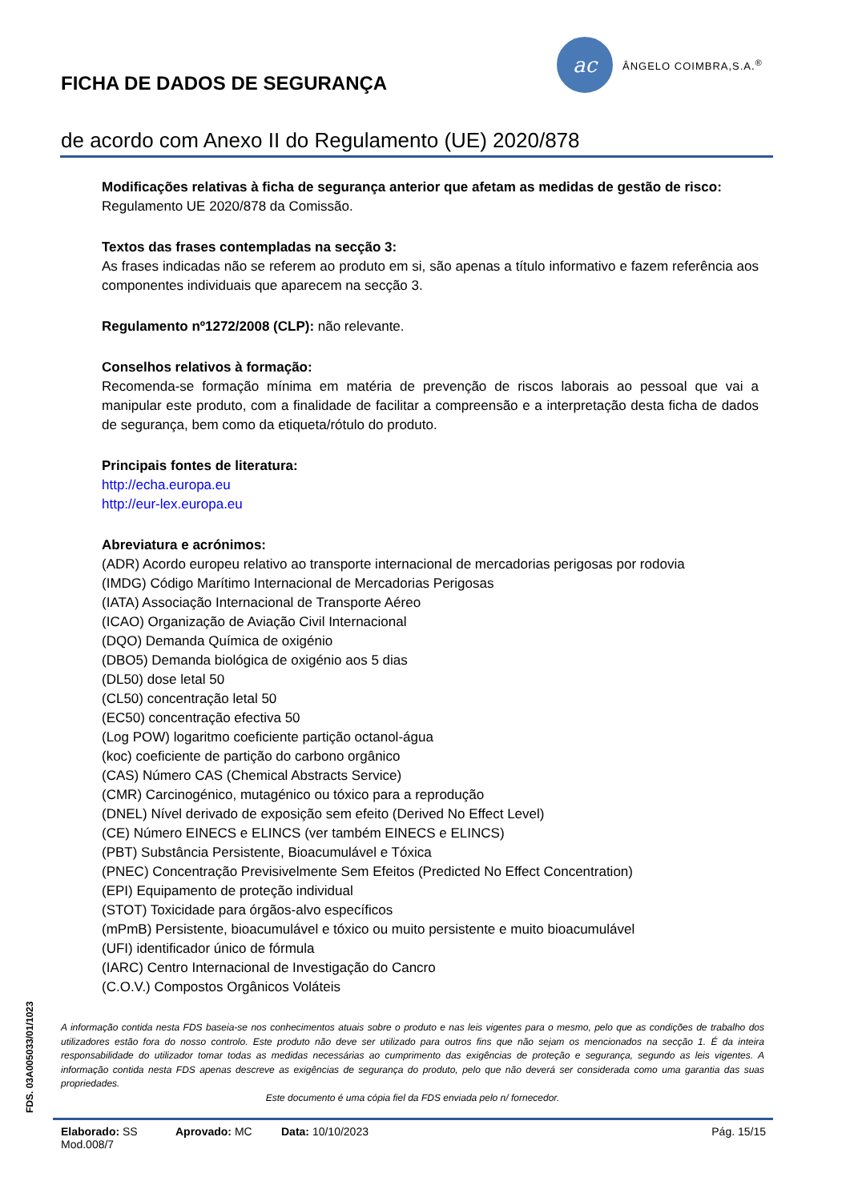FICHA DE DADOS DE SEGURANÇA
ac
ÂNGELO COIMBRA,S.A.<sup>®</sup>
de acordo com Anexo II do Regulamento (UE) 2020/878
Modificações relativas à ficha de segurança anterior que afetam as medidas de gestão de risco:
Regulamento UE 2020/878 da Comissão.
Textos das frases contempladas na secção 3:
As frases indicadas não se referem ao produto em si, são apenas a título informativo e fazem referência aos componentes individuais que aparecem na secção 3.
Regulamento nº1272/2008 (CLP): não relevante.
Conselhos relativos à formação:
Recomenda-se formação mínima em matéria de prevenção de riscos laborais ao pessoal que vai a manipular este produto, com a finalidade de facilitar a compreensão e a interpretação desta ficha de dados de segurança, bem como da etiqueta/rótulo do produto.
Principais fontes de literatura:
http://echa.europa.eu
http://eur-lex.europa.eu
Abreviatura e acrónimos:
(ADR) Acordo europeu relativo ao transporte internacional de mercadorias perigosas por rodovia
(IMDG) Código Marítimo Internacional de Mercadorias Perigosas
(IATA) Associação Internacional de Transporte Aéreo
(ICAO) Organização de Aviação Civil Internacional
(DQO) Demanda Química de oxigénio
(DBO5) Demanda biológica de oxigénio aos 5 dias
(DL50) dose letal 50
(CL50) concentração letal 50
(EC50) concentração efectiva 50
(Log POW) logaritmo coeficiente partição octanol-água
(koc) coeficiente de partição do carbono orgânico
(CAS) Número CAS (Chemical Abstracts Service)
(CMR) Carcinogénico, mutagénico ou tóxico para a reprodução
(DNEL) Nível derivado de exposição sem efeito (Derived No Effect Level)
(CE) Número EINECS e ELINCS (ver também EINECS e ELINCS)
(PBT) Substância Persistente, Bioacumulável e Tóxica
(PNEC) Concentração Previsivelmente Sem Efeitos (Predicted No Effect Concentration)
(EPI) Equipamento de proteção individual
(STOT) Toxicidade para órgãos-alvo específicos
(mPmB) Persistente, bioacumulável e tóxico ou muito persistente e muito bioacumulável
(UFI) identificador único de fórmula
(IARC) Centro Internacional de Investigação do Cancro
(C.O.V.) Compostos Orgânicos Voláteis
FDS. 03A005033/01/1023
A informação contida nesta FDS baseia-se nos conhecimentos atuais sobre o produto e nas leis vigentes para o mesmo, pelo que as condições de trabalho dos utilizadores estão fora do nosso controlo. Este produto não deve ser utilizado para outros fins que não sejam os mencionados na secção 1. É da inteira responsabilidade do utilizador tomar todas as medidas necessárias ao cumprimento das exigências de proteção e segurança, segundo as leis vigentes. A informação contida nesta FDS apenas descreve as exigências de segurança do produto, pelo que não deverá ser considerada como uma garantia das suas propriedades.
Este documento é uma cópia fiel da FDS enviada pelo n/ fornecedor.
Elaborado: SS
Mod.008/7
Aprovado: MC Data: 10/10/2023 Pág. 15/15